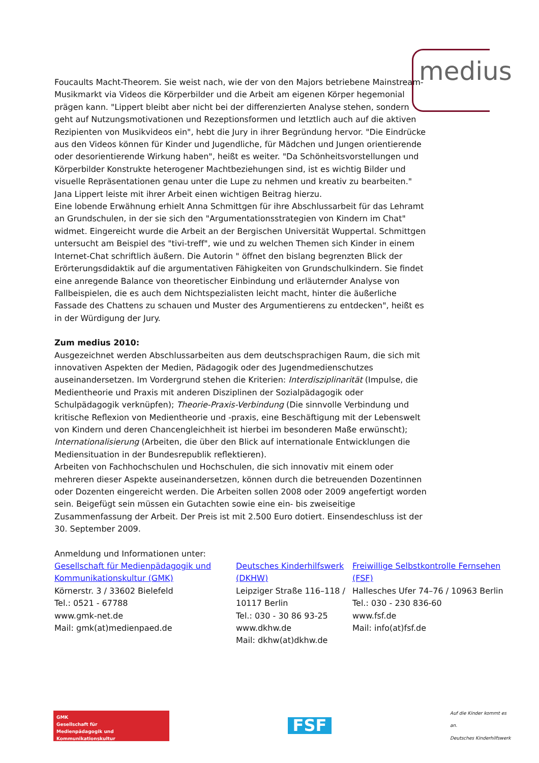medius
Foucaults Macht-Theorem. Sie weist nach, wie der von den Majors betriebene Mainstream-Musikmarkt via Videos die Körperbilder und die Arbeit am eigenen Körper hegemonial prägen kann. "Lippert bleibt aber nicht bei der differenzierten Analyse stehen, sondern geht auf Nutzungsmotivationen und Rezeptionsformen und letztlich auch auf die aktiven Rezipienten von Musikvideos ein", hebt die Jury in ihrer Begründung hervor. "Die Eindrücke aus den Videos können für Kinder und Jugendliche, für Mädchen und Jungen orientierende oder desorientierende Wirkung haben", heißt es weiter. "Da Schönheitsvorstellungen und Körperbilder Konstrukte heterogener Machtbeziehungen sind, ist es wichtig Bilder und visuelle Repräsentationen genau unter die Lupe zu nehmen und kreativ zu bearbeiten." Jana Lippert leiste mit ihrer Arbeit einen wichtigen Beitrag hierzu.
Eine lobende Erwähnung erhielt Anna Schmittgen für ihre Abschlussarbeit für das Lehramt an Grundschulen, in der sie sich den "Argumentationsstrategien von Kindern im Chat" widmet. Eingereicht wurde die Arbeit an der Bergischen Universität Wuppertal. Schmittgen untersucht am Beispiel des "tivi-treff", wie und zu welchen Themen sich Kinder in einem Internet-Chat schriftlich äußern. Die Autorin " öffnet den bislang begrenzten Blick der Erörterungsdidaktik auf die argumentativen Fähigkeiten von Grundschulkindern. Sie findet eine anregende Balance von theoretischer Einbindung und erläuternder Analyse von Fallbeispielen, die es auch dem Nichtspezialisten leicht macht, hinter die äußerliche Fassade des Chattens zu schauen und Muster des Argumentierens zu entdecken", heißt es in der Würdigung der Jury.
Zum medius 2010:
Ausgezeichnet werden Abschlussarbeiten aus dem deutschsprachigen Raum, die sich mit innovativen Aspekten der Medien, Pädagogik oder des Jugendmedienschutzes auseinandersetzen. Im Vordergrund stehen die Kriterien: Interdisziplinarität (Impulse, die Medientheorie und Praxis mit anderen Disziplinen der Sozialpädagogik oder Schulpädagogik verknüpfen); Theorie-Praxis-Verbindung (Die sinnvolle Verbindung und kritische Reflexion von Medientheorie und -praxis, eine Beschäftigung mit der Lebenswelt von Kindern und deren Chancengleichheit ist hierbei im besonderen Maße erwünscht); Internationalisierung (Arbeiten, die über den Blick auf internationale Entwicklungen die Mediensituation in der Bundesrepublik reflektieren).
Arbeiten von Fachhochschulen und Hochschulen, die sich innovativ mit einem oder mehreren dieser Aspekte auseinandersetzen, können durch die betreuenden Dozentinnen oder Dozenten eingereicht werden. Die Arbeiten sollen 2008 oder 2009 angefertigt worden sein. Beigefügt sein müssen ein Gutachten sowie eine ein- bis zweiseitige Zusammenfassung der Arbeit. Der Preis ist mit 2.500 Euro dotiert. Einsendeschluss ist der 30. September 2009.
Anmeldung und Informationen unter:
Gesellschaft für Medienpädagogik und Kommunikationskultur (GMK)
Körnerstr. 3 / 33602 Bielefeld
Tel.: 0521 - 67788
www.gmk-net.de
Mail: gmk(at)medienpaed.de
Deutsches Kinderhilfswerk (DKHW)
Leipziger Straße 116–118 / 10117 Berlin
Tel.: 030 - 30 86 93-25
www.dkhw.de
Mail: dkhw(at)dkhw.de
Freiwillige Selbstkontrolle Fernsehen (FSF)
Hallesches Ufer 74–76 / 10963 Berlin
Tel.: 030 - 230 836-60
www.fsf.de
Mail: info(at)fsf.de
GMK
Gesellschaft für
Medienpädagogik und Kommunikationskultur
FSF
Auf die Kinder kommt es an.
Deutsches Kinderhilfswerk